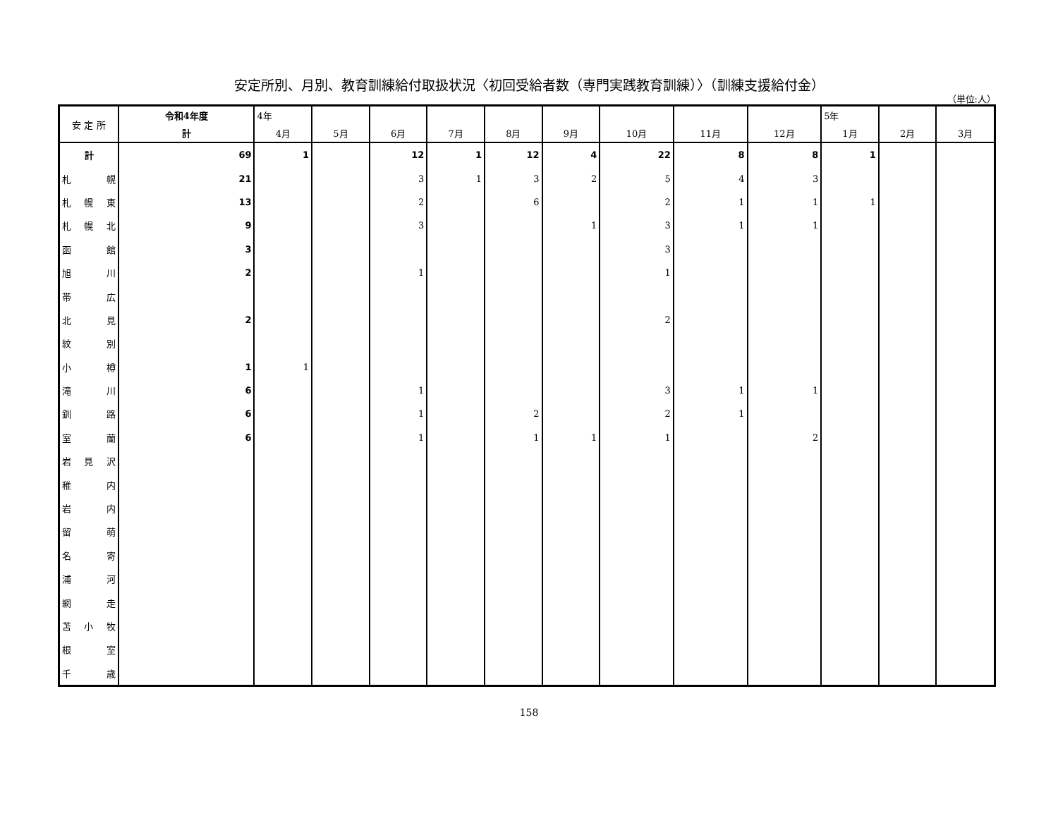安定所別、月別、教育訓練給付取扱状況〈初回受給者数（専門実践教育訓練）〉（訓練支援給付金）
（単位:人）
| 安 定 所 | 令和4年度 | 4年 | | | | | | | | | 5年 | | |
| --- | --- | --- | --- | --- | --- | --- | --- | --- | --- | --- | --- | --- | --- |
| | 計 | 4月 | 5月 | 6月 | 7月 | 8月 | 9月 | 10月 | 11月 | 12月 | 1月 | 2月 | 3月 |
| 計 | 69 | 1 | | 12 | 1 | 12 | 4 | 22 | 8 | 8 | 1 | | |
| 札 幌 | 21 | | | 3 | 1 | 3 | 2 | 5 | 4 | 3 | | | |
| 札 幌 東 | 13 | | | 2 | | 6 | | 2 | 1 | 1 | 1 | | |
| 札 幌 北 | 9 | | | 3 | | | 1 | 3 | 1 | 1 | | | |
| 函 館 | 3 | | | | | | | 3 | | | | | |
| 旭 川 | 2 | | | 1 | | | | 1 | | | | | |
| 帯 広 | | | | | | | | | | | | | |
| 北 見 | 2 | | | | | | | 2 | | | | | |
| 紋 別 | | | | | | | | | | | | | |
| 小 樽 | 1 | 1 | | | | | | | | | | | |
| 滝 川 | 6 | | | 1 | | | | 3 | 1 | 1 | | | |
| 釧 路 | 6 | | | 1 | | 2 | | 2 | 1 | | | | |
| 室 蘭 | 6 | | | 1 | | 1 | 1 | 1 | | 2 | | | |
| 岩 見 沢 | | | | | | | | | | | | | |
| 稚 内 | | | | | | | | | | | | | |
| 岩 内 | | | | | | | | | | | | | |
| 留 萌 | | | | | | | | | | | | | |
| 名 寄 | | | | | | | | | | | | | |
| 浦 河 | | | | | | | | | | | | | |
| 網 走 | | | | | | | | | | | | | |
| 苫 小 牧 | | | | | | | | | | | | | |
| 根 室 | | | | | | | | | | | | | |
| 千 歳 | | | | | | | | | | | | | |
158